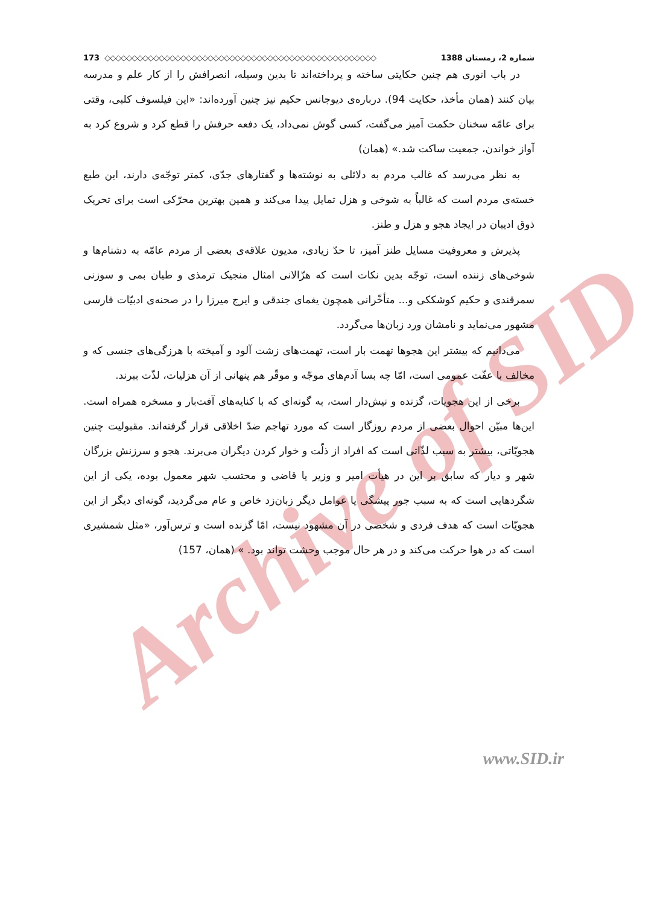Archive of SID
173 ◇◇◇◇◇◇◇◇◇◇◇◇◇◇◇◇◇◇◇◇◇◇◇◇◇◇◇◇◇◇◇◇◇◇◇◇◇◇◇◇◇◇◇◇◇◇◇◇◇◇ شماره 2، زمستان 1388
در باب انوری هم چنین حکایتی ساخته و پرداخته‌اند تا بدین وسیله، انصرافش را از کار علم و مدرسه بیان کنند (همان مأخذ، حکایت 94). درباره‌ی دیوجانس حکیم نیز چنین آورده‌اند: «این فیلسوف کلبی، وقتی برای عامّه سخنان حکمت آمیز می‌گفت، کسی گوش نمی‌داد، یک دفعه حرفش را قطع کرد و شروع کرد به آواز خواندن، جمعیت ساکت شد.» (همان)
به نظر می‌رسد که غالب مردم به دلائلی به نوشته‌ها و گفتارهای جدّی، کمتر توجّه‌ی دارند، این طبع خسته‌ی مردم است که غالباً به شوخی و هزل تمایل پیدا می‌کند و همین بهترین محرّکی است برای تحریک ذوق ادیبان در ایجاد هجو و هزل و طنز.
پذیرش و معروفیت مسایل طنز آمیز، تا حدّ زیادی، مدیون علاقه‌ی بعضی از مردم عامّه به دشنام‌ها و شوخی‌های زننده است، توجّه بدین نکات است که هزّالانی امثال منجیک ترمذی و طیان بمی و سوزنی سمرقندی و حکیم کوشککی و... متأخّرانی همچون یغمای جندقی و ایرج میرزا را در صحنه‌ی ادبیّات فارسی مشهور می‌نماید و نامشان ورد زبان‌ها می‌گردد.
می‌دانیم که بیشتر این هجوها تهمت بار است، تهمت‌های زشت آلود و آمیخته با هرزگی‌های جنسی که و مخالف با عفّت عمومی است، امّا چه بسا آدم‌های موجّه و موقّر هم پنهانی از آن هزلیات، لذّت ببرند.
برخی از این هجویات، گزنده و نیش‌دار است، به گونه‌ای که با کنایه‌های آفت‌بار و مسخره همراه است. این‌ها مبیّن احوال بعضی از مردم روزگار است که مورد تهاجم ضدّ اخلاقی قرار گرفته‌اند. مقبولیت چنین هجویّاتی، بیشتر به سبب لذّاتی است که افراد از ذلّت و خوار کردن دیگران می‌برند. هجو و سرزنش بزرگان شهر و دیار که سابق بر این در هیأت امیر و وزیر یا قاضی و محتسب شهر معمول بوده، یکی از این شگردهایی است که به سبب جور پیشگی یا عوامل دیگر زبان‌زد خاص و عام می‌گردید، گونه‌ای دیگر از این هجویّات است که هدف فردی و شخصی در آن مشهود نیست، امّا گزنده است و ترس‌آور، «مثل شمشیری است که در هوا حرکت می‌کند و در هر حال موجب وحشت تواند بود. » (همان، 157)
www.SID.ir